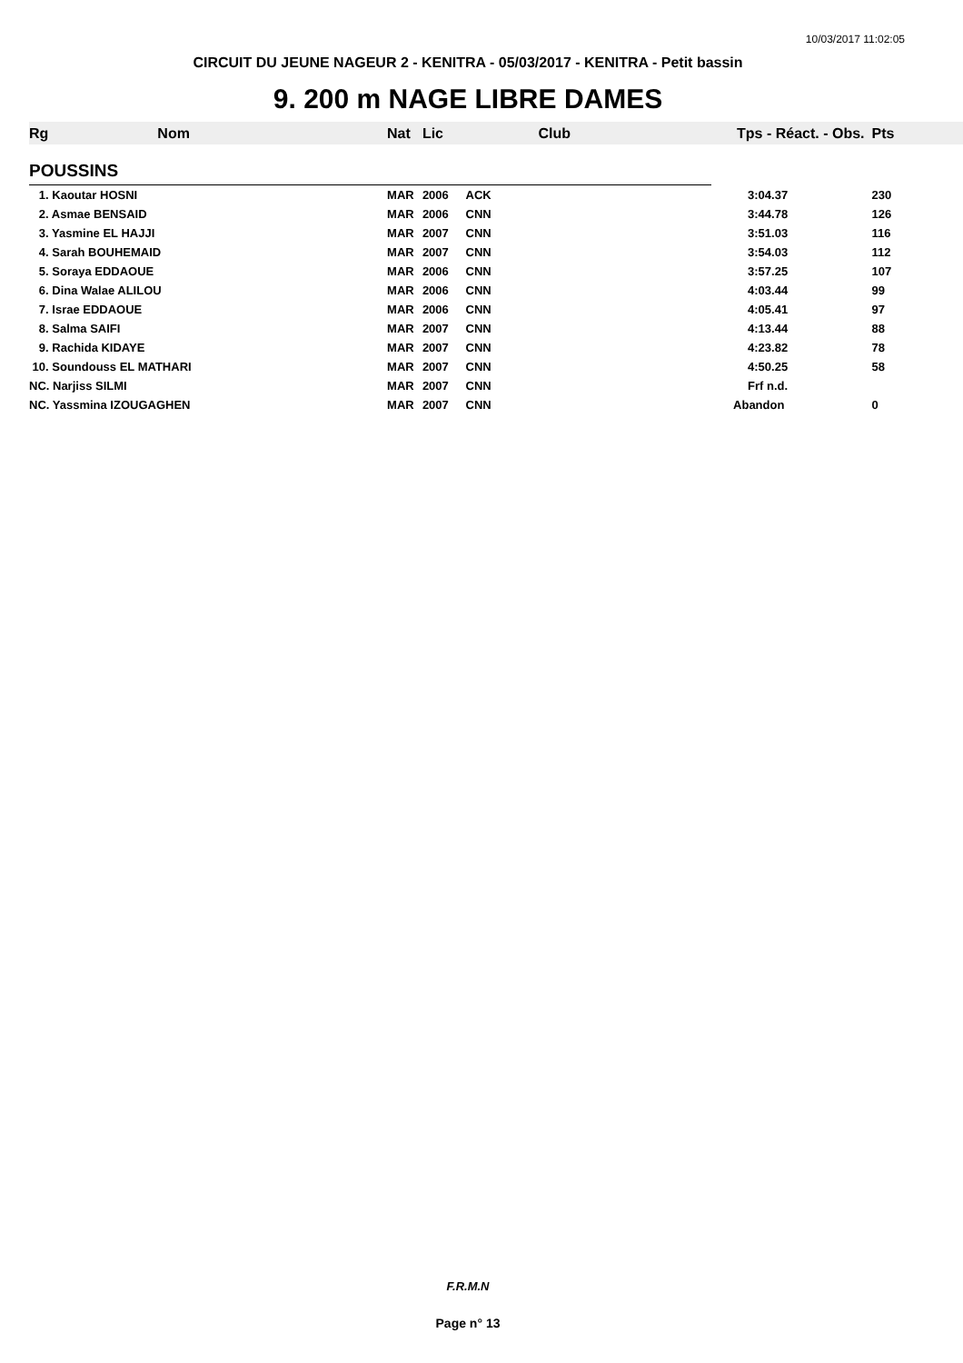10/03/2017 11:02:05
CIRCUIT DU JEUNE NAGEUR 2 - KENITRA - 05/03/2017 - KENITRA - Petit bassin
9. 200 m NAGE LIBRE DAMES
| Rg | Nom | Nat | Lic | Club | Tps - Réact. - Obs. | Pts |
| --- | --- | --- | --- | --- | --- | --- |
| POUSSINS | | | | | | |
| 1. Kaoutar HOSNI | | MAR | 2006 | ACK | 3:04.37 | 230 |
| 2. Asmae BENSAID | | MAR | 2006 | CNN | 3:44.78 | 126 |
| 3. Yasmine EL HAJJI | | MAR | 2007 | CNN | 3:51.03 | 116 |
| 4. Sarah BOUHEMAID | | MAR | 2007 | CNN | 3:54.03 | 112 |
| 5. Soraya EDDAOUE | | MAR | 2006 | CNN | 3:57.25 | 107 |
| 6. Dina Walae ALILOU | | MAR | 2006 | CNN | 4:03.44 | 99 |
| 7. Israe EDDAOUE | | MAR | 2006 | CNN | 4:05.41 | 97 |
| 8. Salma SAIFI | | MAR | 2007 | CNN | 4:13.44 | 88 |
| 9. Rachida KIDAYE | | MAR | 2007 | CNN | 4:23.82 | 78 |
| 10. Soundouss EL MATHARI | | MAR | 2007 | CNN | 4:50.25 | 58 |
| NC. Narjiss SILMI | | MAR | 2007 | CNN | Frf n.d. | |
| NC. Yassmina IZOUGAGHEN | | MAR | 2007 | CNN | Abandon | 0 |
F.R.M.N
Page n° 13